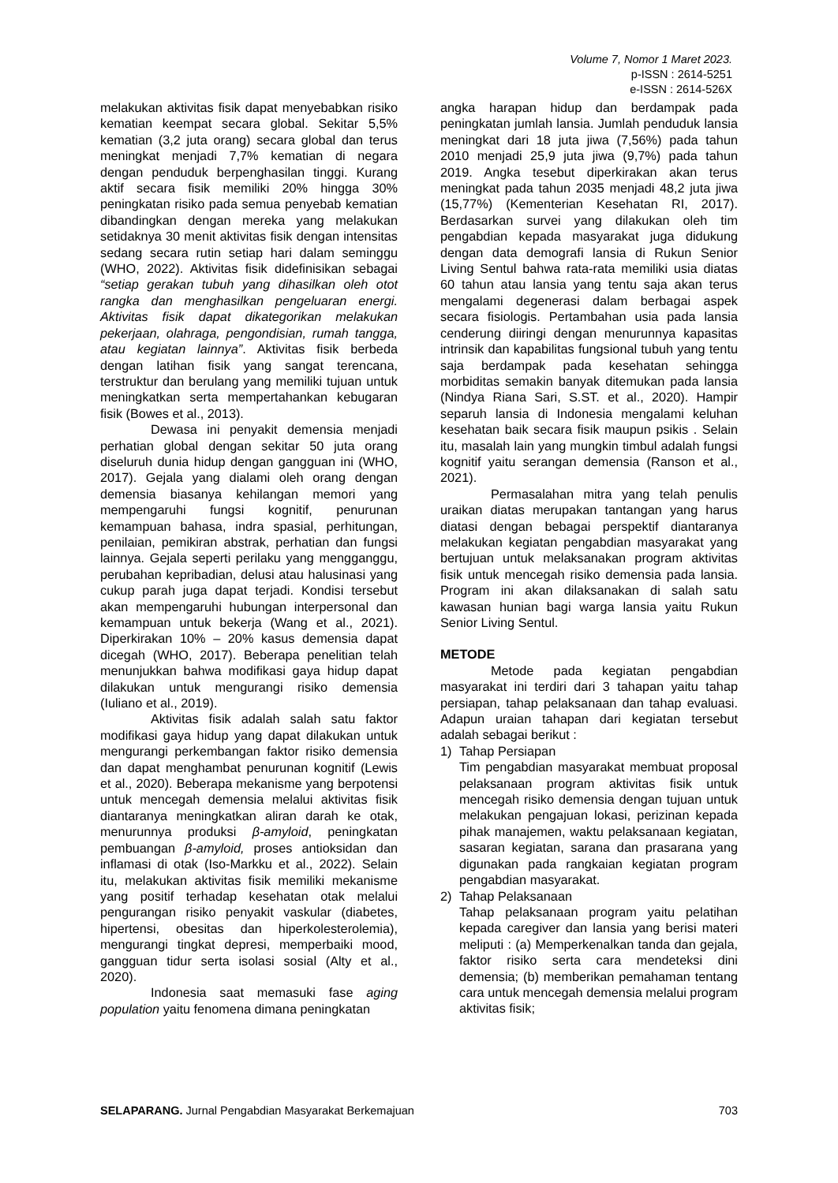Volume 7, Nomor 1 Maret 2023.
p-ISSN : 2614-5251
e-ISSN : 2614-526X
melakukan aktivitas fisik dapat menyebabkan risiko kematian keempat secara global. Sekitar 5,5% kematian (3,2 juta orang) secara global dan terus meningkat menjadi 7,7% kematian di negara dengan penduduk berpenghasilan tinggi. Kurang aktif secara fisik memiliki 20% hingga 30% peningkatan risiko pada semua penyebab kematian dibandingkan dengan mereka yang melakukan setidaknya 30 menit aktivitas fisik dengan intensitas sedang secara rutin setiap hari dalam seminggu (WHO, 2022). Aktivitas fisik didefinisikan sebagai “setiap gerakan tubuh yang dihasilkan oleh otot rangka dan menghasilkan pengeluaran energi. Aktivitas fisik dapat dikategorikan melakukan pekerjaan, olahraga, pengondisian, rumah tangga, atau kegiatan lainnya”. Aktivitas fisik berbeda dengan latihan fisik yang sangat terencana, terstruktur dan berulang yang memiliki tujuan untuk meningkatkan serta mempertahankan kebugaran fisik (Bowes et al., 2013).
Dewasa ini penyakit demensia menjadi perhatian global dengan sekitar 50 juta orang diseluruh dunia hidup dengan gangguan ini (WHO, 2017). Gejala yang dialami oleh orang dengan demensia biasanya kehilangan memori yang mempengaruhi fungsi kognitif, penurunan kemampuan bahasa, indra spasial, perhitungan, penilaian, pemikiran abstrak, perhatian dan fungsi lainnya. Gejala seperti perilaku yang mengganggu, perubahan kepribadian, delusi atau halusinasi yang cukup parah juga dapat terjadi. Kondisi tersebut akan mempengaruhi hubungan interpersonal dan kemampuan untuk bekerja (Wang et al., 2021). Diperkirakan 10% – 20% kasus demensia dapat dicegah (WHO, 2017). Beberapa penelitian telah menunjukkan bahwa modifikasi gaya hidup dapat dilakukan untuk mengurangi risiko demensia (Iuliano et al., 2019).
Aktivitas fisik adalah salah satu faktor modifikasi gaya hidup yang dapat dilakukan untuk mengurangi perkembangan faktor risiko demensia dan dapat menghambat penurunan kognitif (Lewis et al., 2020). Beberapa mekanisme yang berpotensi untuk mencegah demensia melalui aktivitas fisik diantaranya meningkatkan aliran darah ke otak, menurunnya produksi β-amyloid, peningkatan pembuangan β-amyloid, proses antioksidan dan inflamasi di otak (Iso-Markku et al., 2022). Selain itu, melakukan aktivitas fisik memiliki mekanisme yang positif terhadap kesehatan otak melalui pengurangan risiko penyakit vaskular (diabetes, hipertensi, obesitas dan hiperkolesterolemia), mengurangi tingkat depresi, memperbaiki mood, gangguan tidur serta isolasi sosial (Alty et al., 2020).
Indonesia saat memasuki fase aging population yaitu fenomena dimana peningkatan
angka harapan hidup dan berdampak pada peningkatan jumlah lansia. Jumlah penduduk lansia meningkat dari 18 juta jiwa (7,56%) pada tahun 2010 menjadi 25,9 juta jiwa (9,7%) pada tahun 2019. Angka tesebut diperkirakan akan terus meningkat pada tahun 2035 menjadi 48,2 juta jiwa (15,77%) (Kementerian Kesehatan RI, 2017). Berdasarkan survei yang dilakukan oleh tim pengabdian kepada masyarakat juga didukung dengan data demografi lansia di Rukun Senior Living Sentul bahwa rata-rata memiliki usia diatas 60 tahun atau lansia yang tentu saja akan terus mengalami degenerasi dalam berbagai aspek secara fisiologis. Pertambahan usia pada lansia cenderung diiringi dengan menurunnya kapasitas intrinsik dan kapabilitas fungsional tubuh yang tentu saja berdampak pada kesehatan sehingga morbiditas semakin banyak ditemukan pada lansia (Nindya Riana Sari, S.ST. et al., 2020). Hampir separuh lansia di Indonesia mengalami keluhan kesehatan baik secara fisik maupun psikis . Selain itu, masalah lain yang mungkin timbul adalah fungsi kognitif yaitu serangan demensia (Ranson et al., 2021).
Permasalahan mitra yang telah penulis uraikan diatas merupakan tantangan yang harus diatasi dengan bebagai perspektif diantaranya melakukan kegiatan pengabdian masyarakat yang bertujuan untuk melaksanakan program aktivitas fisik untuk mencegah risiko demensia pada lansia. Program ini akan dilaksanakan di salah satu kawasan hunian bagi warga lansia yaitu Rukun Senior Living Sentul.
METODE
Metode pada kegiatan pengabdian masyarakat ini terdiri dari 3 tahapan yaitu tahap persiapan, tahap pelaksanaan dan tahap evaluasi. Adapun uraian tahapan dari kegiatan tersebut adalah sebagai berikut :
1) Tahap Persiapan
Tim pengabdian masyarakat membuat proposal pelaksanaan program aktivitas fisik untuk mencegah risiko demensia dengan tujuan untuk melakukan pengajuan lokasi, perizinan kepada pihak manajemen, waktu pelaksanaan kegiatan, sasaran kegiatan, sarana dan prasarana yang digunakan pada rangkaian kegiatan program pengabdian masyarakat.
2) Tahap Pelaksanaan
Tahap pelaksanaan program yaitu pelatihan kepada caregiver dan lansia yang berisi materi meliputi : (a) Memperkenalkan tanda dan gejala, faktor risiko serta cara mendeteksi dini demensia; (b) memberikan pemahaman tentang cara untuk mencegah demensia melalui program aktivitas fisik;
SELAPARANG. Jurnal Pengabdian Masyarakat Berkemajuan 703